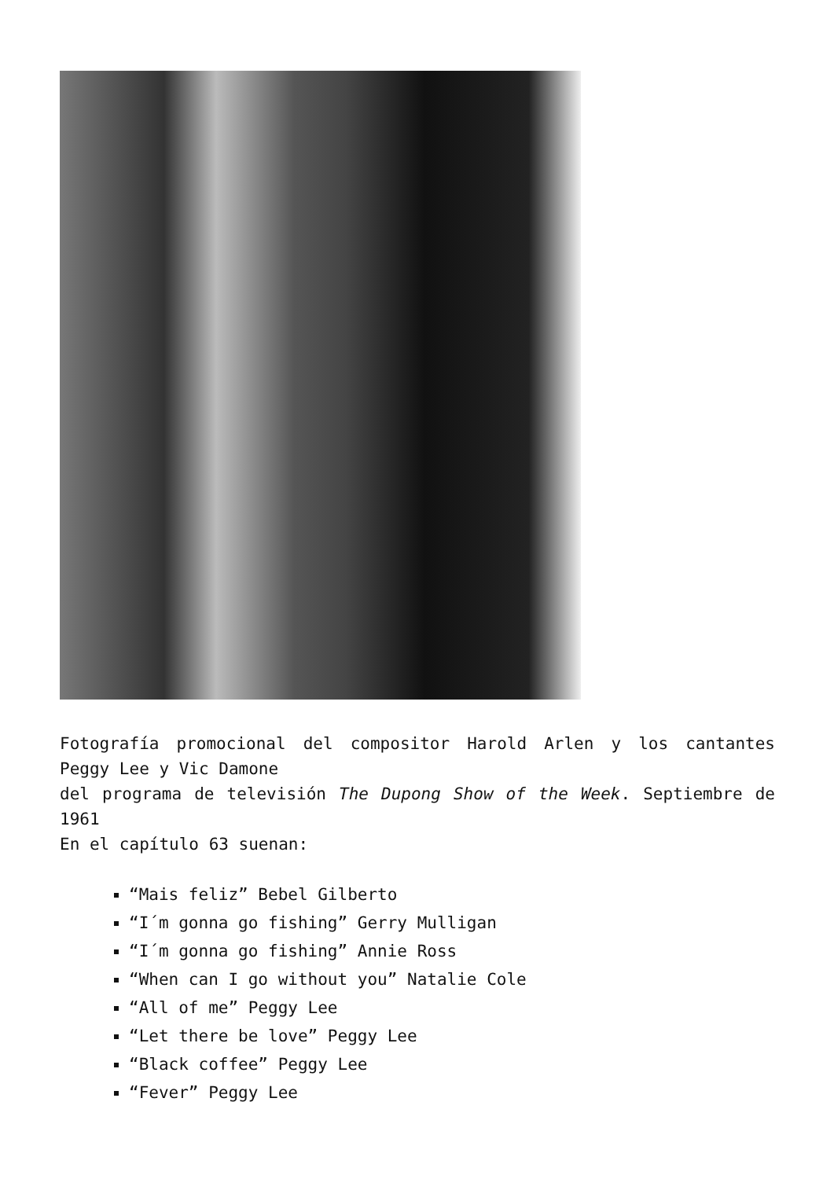Fotografía promocional del compositor Harold Arlen y los cantantes Peggy Lee y Vic Damone
del programa de televisión The Dupong Show of the Week. Septiembre de 1961
En el capítulo 63 suenan:
“Mais feliz” Bebel Gilberto
“I´m gonna go fishing” Gerry Mulligan
“I´m gonna go fishing” Annie Ross
“When can I go without you” Natalie Cole
“All of me” Peggy Lee
“Let there be love” Peggy Lee
“Black coffee” Peggy Lee
“Fever” Peggy Lee